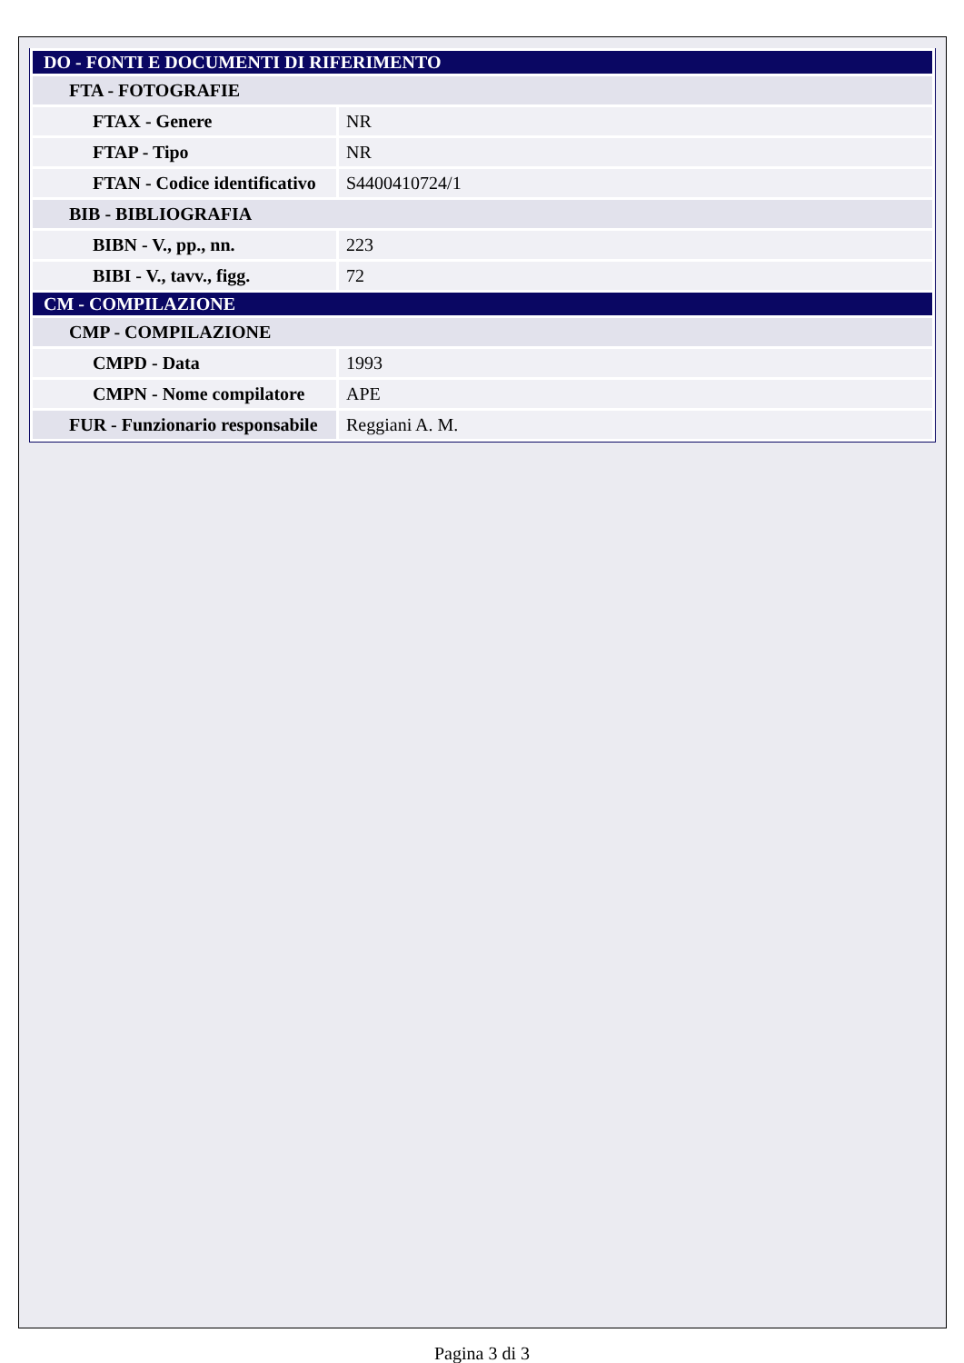| DO - FONTI E DOCUMENTI DI RIFERIMENTO | |
| FTA - FOTOGRAFIE | |
| FTAX - Genere | NR |
| FTAP - Tipo | NR |
| FTAN - Codice identificativo | S4400410724/1 |
| BIB - BIBLIOGRAFIA | |
| BIBN - V., pp., nn. | 223 |
| BIBI - V., tavv., figg. | 72 |
| CM - COMPILAZIONE | |
| CMP - COMPILAZIONE | |
| CMPD - Data | 1993 |
| CMPN - Nome compilatore | APE |
| FUR - Funzionario responsabile | Reggiani A. M. |
Pagina 3 di 3